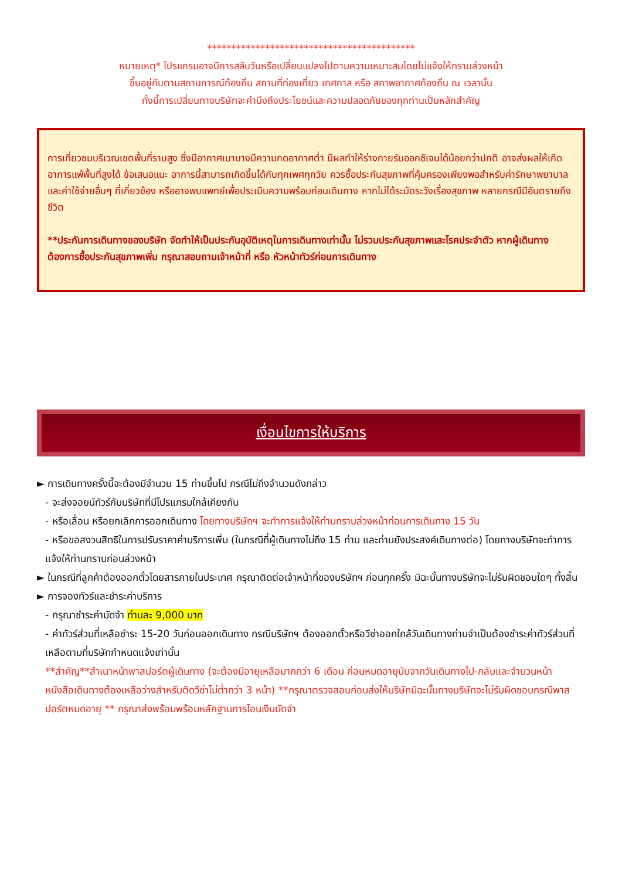*******************************************
หมายเหตุ* โปรแกรมอาจมีการสลับวันหรือเปลี่ยนแปลงไปตามความเหมาะสมโดยไม่แจ้งให้ทราบล่วงหน้า
ขึ้นอยู่กับตามสถานการณ์ท้องถิ่น สถานที่ท่องเที่ยว เทศกาล หรือ สภาพอากาศท้องถิ่น ณ เวลานั้น
ทั้งนี้การเปลี่ยนทางบริษัทจะคำนึงถึงประโยชน์และความปลอดภัยของทุกท่านเป็นหลักสำคัญ
การเที่ยวชมบริเวณเขตพื้นที่ราบสูง ซึ่งมีอากาศเบาบางมีความกดอากาศต่ำ มีผลทำให้ร่างกายรับออกซิเจนได้น้อยกว่าปกติ อาจส่งผลให้เกิดอาการแพ้พื้นที่สูงได้ ข้อเสนอแนะ อาการนี้สามารถเกิดขึ้นได้กับทุกเพศทุกวัย ควรซื้อประกันสุขภาพที่คุ้มครองเพียงพอสำหรับค่ารักษาพยาบาลและค่าใช้จ่ายอื่นๆ ที่เกี่ยวข้อง หรืออาจพบแพทย์เพื่อประเมินความพร้อมก่อนเดินทาง หากไม่ได้ระมัดระวังเรื่องสุขภาพ หลายกรณีมีอันตรายถึงชีวิต
**ประกันการเดินทางของบริษัท จัดทำให้เป็นประกันอุบัติเหตุในการเดินทางเท่านั้น ไม่รวมประกันสุขภาพและโรคประจำตัว หากผู้เดินทางต้องการซื้อประกันสุขภาพเพิ่ม กรุณาสอบถามเจ้าหน้าที่ หรือ หัวหน้าทัวร์ก่อนการเดินทาง
เงื่อนไขการให้บริการ
► การเดินทางครั้งนี้จะต้องมีจำนวน 15 ท่านขึ้นไป กรณีไม่ถึงจำนวนดังกล่าว
- จะส่งจอยน์ทัวร์กับบริษัทที่มีโปรแกรมใกล้เคียงกัน
- หรือเลื่อน หรือยกเลิกการออกเดินทาง โดยทางบริษัทฯ จะทำการแจ้งให้ท่านทราบล่วงหน้าก่อนการเดินทาง 15 วัน
- หรือขอสงวนสิทธิในการปรับราคาค่าบริการเพิ่ม (ในกรณีที่ผู้เดินทางไม่ถึง 15 ท่าน และท่านยังประสงค์เดินทางต่อ) โดยทางบริษัทจะทำการแจ้งให้ท่านทราบก่อนล่วงหน้า
► ในกรณีที่ลูกค้าต้องออกตั๋วโดยสารภายในประเทศ กรุณาติดต่อเจ้าหน้าที่ของบริษัทฯ ก่อนทุกครั้ง มิฉะนั้นทางบริษัทจะไม่รับผิดชอบใดๆ ทั้งสิ้น
► การจองทัวร์และชำระค่าบริการ
- กรุณาชำระค่ามัดจำ ท่านละ 9,000 บาท
- ค่าทัวร์ส่วนที่เหลือชำระ 15-20 วันก่อนออกเดินทาง กรณีบริษัทฯ ต้องออกตั๋วหรือวีซ่าออกใกล้วันเดินทางท่านจำเป็นต้องชำระค่าทัวร์ส่วนที่เหลือตามที่บริษัทกำหนดแจ้งเท่านั้น
**สำคัญ**สำเนาหน้าพาสปอร์ตผู้เดินทาง (จะต้องมีอายุเหลือมากกว่า 6 เดือน ก่อนหมดอายุนับจากวันเดินทางไป-กลับและจำนวนหน้าหนังสือเดินทางต้องเหลือว่างสำหรับติดวีซ่าไม่ต่ำกว่า 3 หน้า) **กรุณาตรวจสอบก่อนส่งให้บริษัทมิฉะนั้นทางบริษัทจะไม่รับผิดชอบกรณีพาสปอร์ตหมดอายุ ** กรุณาส่งพร้อมพร้อมหลักฐานการโอนเงินมัดจำ